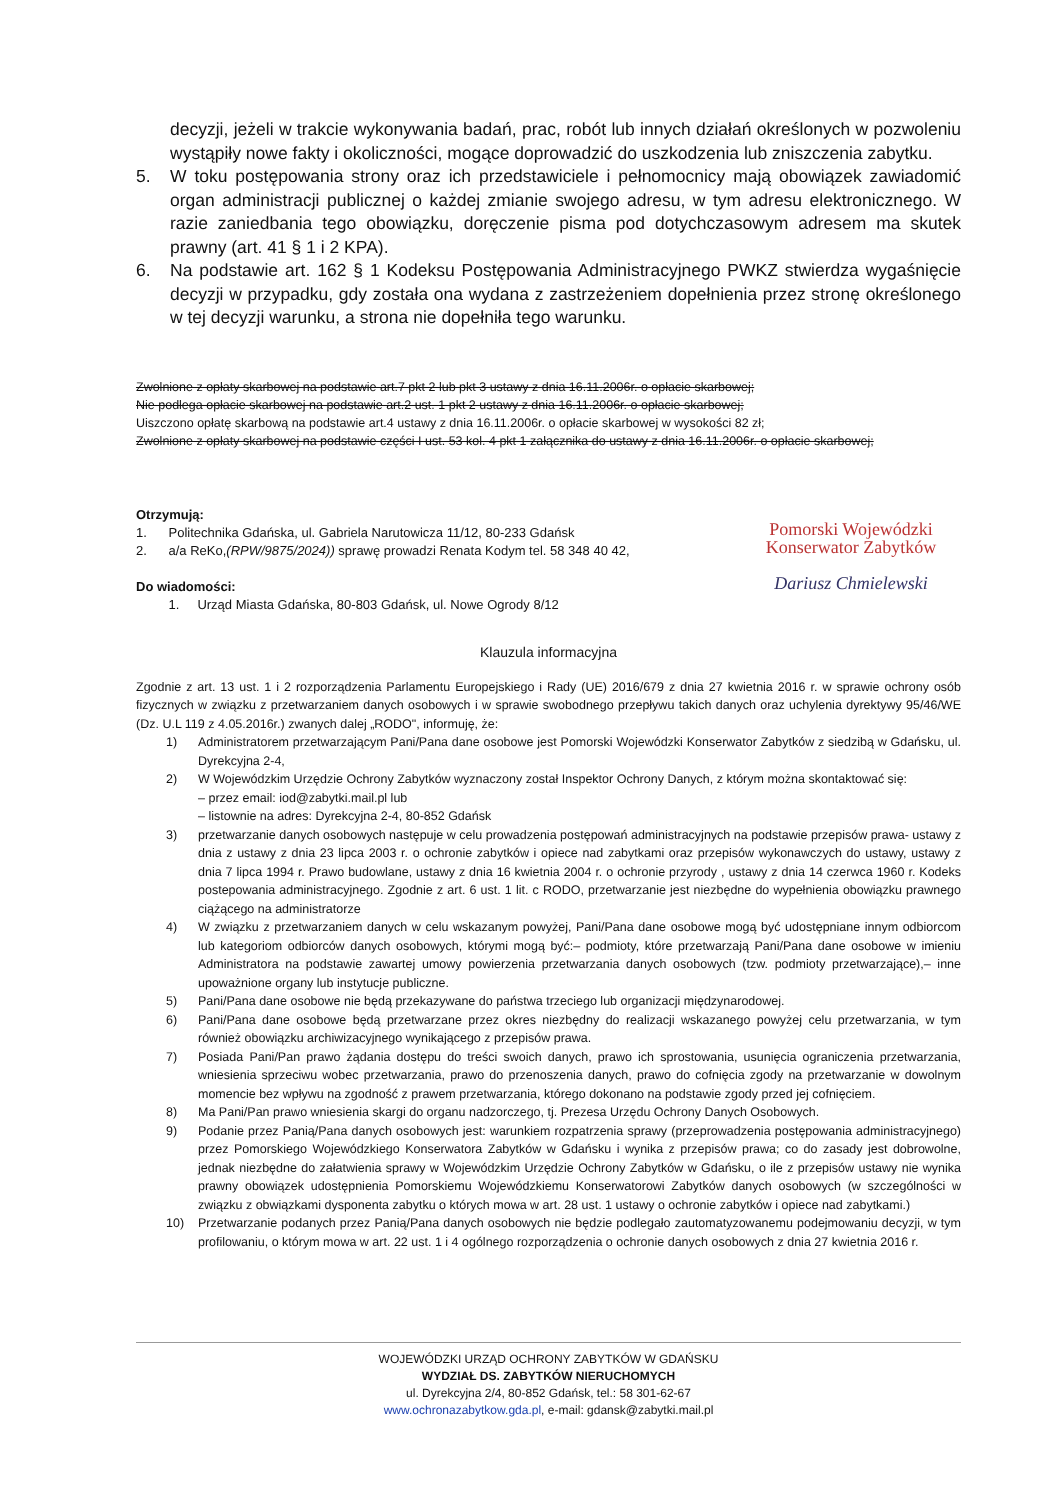decyzji, jeżeli w trakcie wykonywania badań, prac, robót lub innych działań określonych w pozwoleniu wystąpiły nowe fakty i okoliczności, mogące doprowadzić do uszkodzenia lub zniszczenia zabytku.
5. W toku postępowania strony oraz ich przedstawiciele i pełnomocnicy mają obowiązek zawiadomić organ administracji publicznej o każdej zmianie swojego adresu, w tym adresu elektronicznego. W razie zaniedbania tego obowiązku, doręczenie pisma pod dotychczasowym adresem ma skutek prawny (art. 41 § 1 i 2 KPA).
6. Na podstawie art. 162 § 1 Kodeksu Postępowania Administracyjnego PWKZ stwierdza wygaśnięcie decyzji w przypadku, gdy została ona wydana z zastrzeżeniem dopełnienia przez stronę określonego w tej decyzji warunku, a strona nie dopełniła tego warunku.
Zwolnione z opłaty skarbowej na podstawie art.7 pkt 2 lub pkt 3 ustawy z dnia 16.11.2006r. o opłacie skarbowej;
Nie podlega opłacie skarbowej na podstawie art.2 ust. 1 pkt 2 ustawy z dnia 16.11.2006r. o opłacie skarbowej;
Uiszczono opłatę skarbową na podstawie art.4 ustawy z dnia 16.11.2006r. o opłacie skarbowej w wysokości 82 zł;
Zwolnione z opłaty skarbowej na podstawie części I ust. 53 kol. 4 pkt 1 załącznika do ustawy z dnia 16.11.2006r. o opłacie skarbowej;
Otrzymują:
1. Politechnika Gdańska, ul. Gabriela Narutowicza 11/12, 80-233 Gdańsk
2. a/a ReKo,(RPW/9875/2024)) sprawę prowadzi Renata Kodym tel. 58 348 40 42,
Do wiadomości:
1. Urząd Miasta Gdańska, 80-803 Gdańsk, ul. Nowe Ogrody 8/12
Pomorski Wojewódzki
Konserwator Zabytków
Dariusz Chmielewski
Klauzula informacyjna
Zgodnie z art. 13 ust. 1 i 2 rozporządzenia Parlamentu Europejskiego i Rady (UE) 2016/679 z dnia 27 kwietnia 2016 r. w sprawie ochrony osób fizycznych w związku z przetwarzaniem danych osobowych i w sprawie swobodnego przepływu takich danych oraz uchylenia dyrektywy 95/46/WE (Dz. U.L 119 z 4.05.2016r.) zwanych dalej „RODO", informuję, że:
1) Administratorem przetwarzającym Pani/Pana dane osobowe jest Pomorski Wojewódzki Konserwator Zabytków z siedzibą w Gdańsku, ul. Dyrekcyjna 2-4,
2) W Wojewódzkim Urzędzie Ochrony Zabytków wyznaczony został Inspektor Ochrony Danych, z którym można skontaktować się:
– przez email: iod@zabytki.mail.pl lub
– listownie na adres: Dyrekcyjna 2-4, 80-852 Gdańsk
3) przetwarzanie danych osobowych następuje w celu prowadzenia postępowań administracyjnych na podstawie przepisów prawa- ustawy z dnia z ustawy z dnia 23 lipca 2003 r. o ochronie zabytków i opiece nad zabytkami oraz przepisów wykonawczych do ustawy, ustawy z dnia 7 lipca 1994 r. Prawo budowlane, ustawy z dnia 16 kwietnia 2004 r. o ochronie przyrody , ustawy z dnia 14 czerwca 1960 r. Kodeks postepowania administracyjnego. Zgodnie z art. 6 ust. 1 lit. c RODO, przetwarzanie jest niezbędne do wypełnienia obowiązku prawnego ciążącego na administratorze
4) W związku z przetwarzaniem danych w celu wskazanym powyżej, Pani/Pana dane osobowe mogą być udostępniane innym odbiorcom lub kategoriom odbiorców danych osobowych, którymi mogą być:– podmioty, które przetwarzają Pani/Pana dane osobowe w imieniu Administratora na podstawie zawartej umowy powierzenia przetwarzania danych osobowych (tzw. podmioty przetwarzające),– inne upoważnione organy lub instytucje publiczne.
5) Pani/Pana dane osobowe nie będą przekazywane do państwa trzeciego lub organizacji międzynarodowej.
6) Pani/Pana dane osobowe będą przetwarzane przez okres niezbędny do realizacji wskazanego powyżej celu przetwarzania, w tym również obowiązku archiwizacyjnego wynikającego z przepisów prawa.
7) Posiada Pani/Pan prawo żądania dostępu do treści swoich danych, prawo ich sprostowania, usunięcia ograniczenia przetwarzania, wniesienia sprzeciwu wobec przetwarzania, prawo do przenoszenia danych, prawo do cofnięcia zgody na przetwarzanie w dowolnym momencie bez wpływu na zgodność z prawem przetwarzania, którego dokonano na podstawie zgody przed jej cofnięciem.
8) Ma Pani/Pan prawo wniesienia skargi do organu nadzorczego, tj. Prezesa Urzędu Ochrony Danych Osobowych.
9) Podanie przez Panią/Pana danych osobowych jest: warunkiem rozpatrzenia sprawy (przeprowadzenia postępowania administracyjnego) przez Pomorskiego Wojewódzkiego Konserwatora Zabytków w Gdańsku i wynika z przepisów prawa; co do zasady jest dobrowolne, jednak niezbędne do załatwienia sprawy w Wojewódzkim Urzędzie Ochrony Zabytków w Gdańsku, o ile z przepisów ustawy nie wynika prawny obowiązek udostępnienia Pomorskiemu Wojewódzkiemu Konserwatorowi Zabytków danych osobowych (w szczególności w związku z obwiązkami dysponenta zabytku o których mowa w art. 28 ust. 1 ustawy o ochronie zabytków i opiece nad zabytkami.)
10) Przetwarzanie podanych przez Panią/Pana danych osobowych nie będzie podlegało zautomatyzowanemu podejmowaniu decyzji, w tym profilowaniu, o którym mowa w art. 22 ust. 1 i 4 ogólnego rozporządzenia o ochronie danych osobowych z dnia 27 kwietnia 2016 r.
WOJEWÓDZKI URZĄD OCHRONY ZABYTKÓW W GDAŃSKU
WYDZIAŁ DS. ZABYTKÓW NIERUCHOMYCH
ul. Dyrekcyjna 2/4, 80-852 Gdańsk, tel.: 58 301-62-67
www.ochronazabytkow.gda.pl, e-mail: gdansk@zabytki.mail.pl